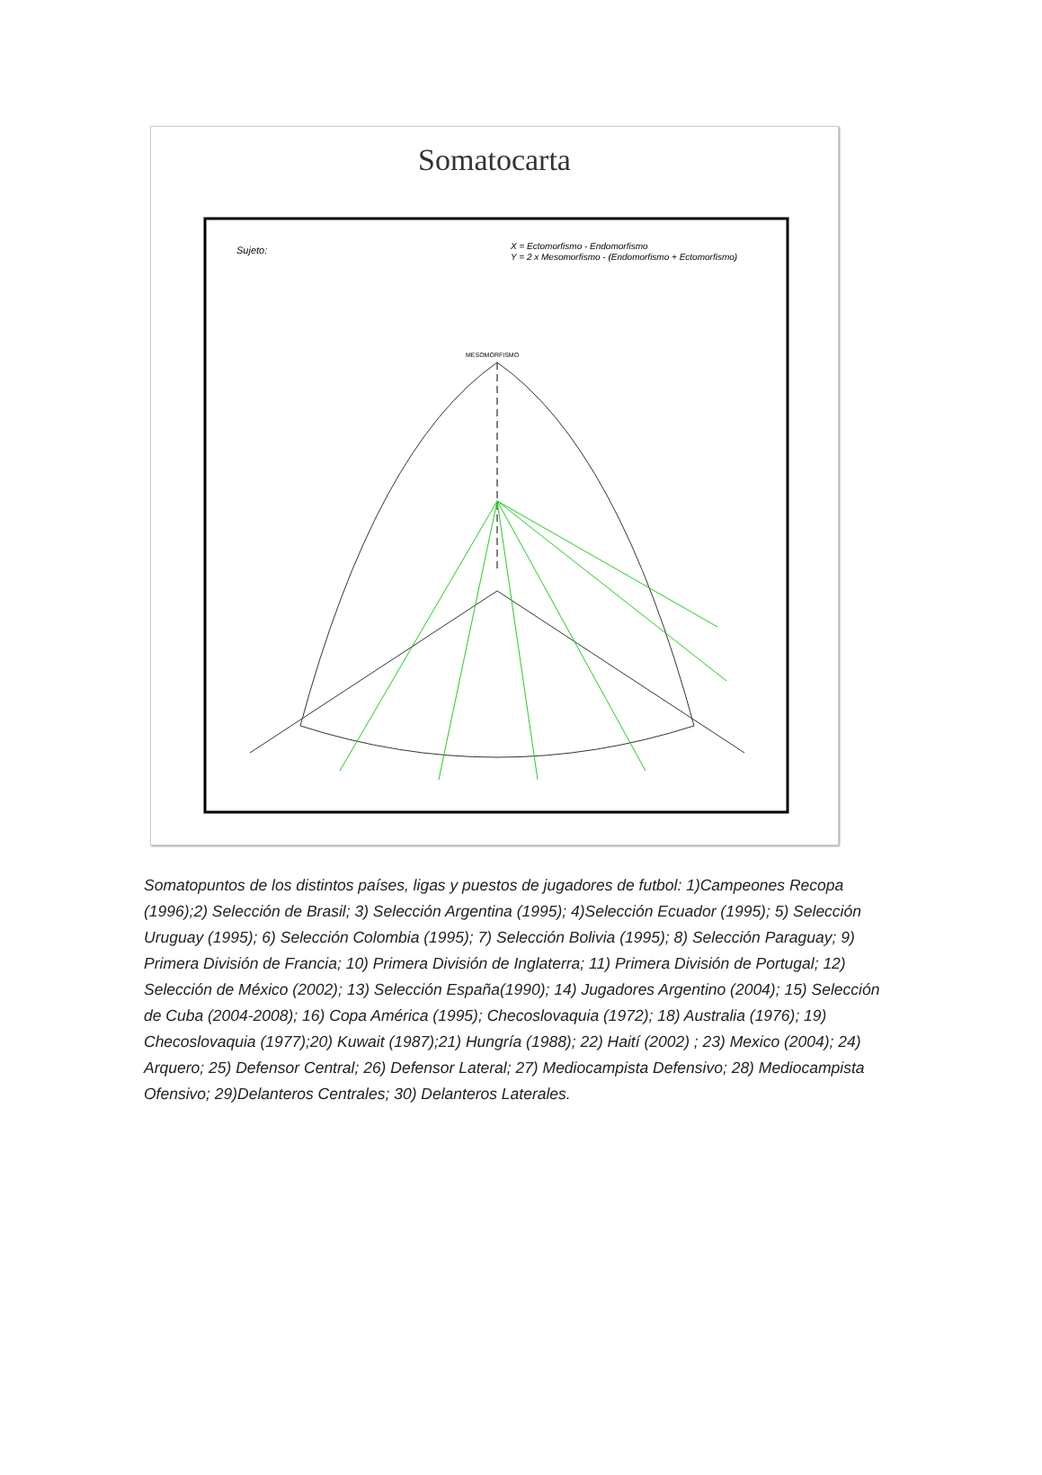Somatocarta
Sujeto:
X = Ectomorfismo - Endomorfismo
Y = 2 x Mesomorfismo - (Endomorfismo + Ectomorfismo)
MESOMORFISMO
Somatopuntos de los distintos países, ligas y puestos de jugadores de futbol: 1)Campeones Recopa (1996);2) Selección de Brasil; 3) Selección Argentina (1995); 4)Selección Ecuador (1995); 5) Selección Uruguay (1995); 6) Selección Colombia (1995); 7) Selección Bolivia (1995); 8) Selección Paraguay; 9) Primera División de Francia; 10) Primera División de Inglaterra; 11) Primera División de Portugal; 12) Selección de México (2002); 13) Selección España(1990); 14) Jugadores Argentino (2004); 15) Selección de Cuba (2004-2008); 16) Copa América (1995); Checoslovaquia (1972); 18) Australia (1976); 19) Checoslovaquia (1977);20) Kuwait (1987);21) Hungría (1988); 22) Haití (2002) ; 23) Mexico (2004); 24) Arquero; 25) Defensor Central; 26) Defensor Lateral; 27) Mediocampista Defensivo; 28) Mediocampista Ofensivo; 29)Delanteros Centrales; 30) Delanteros Laterales.